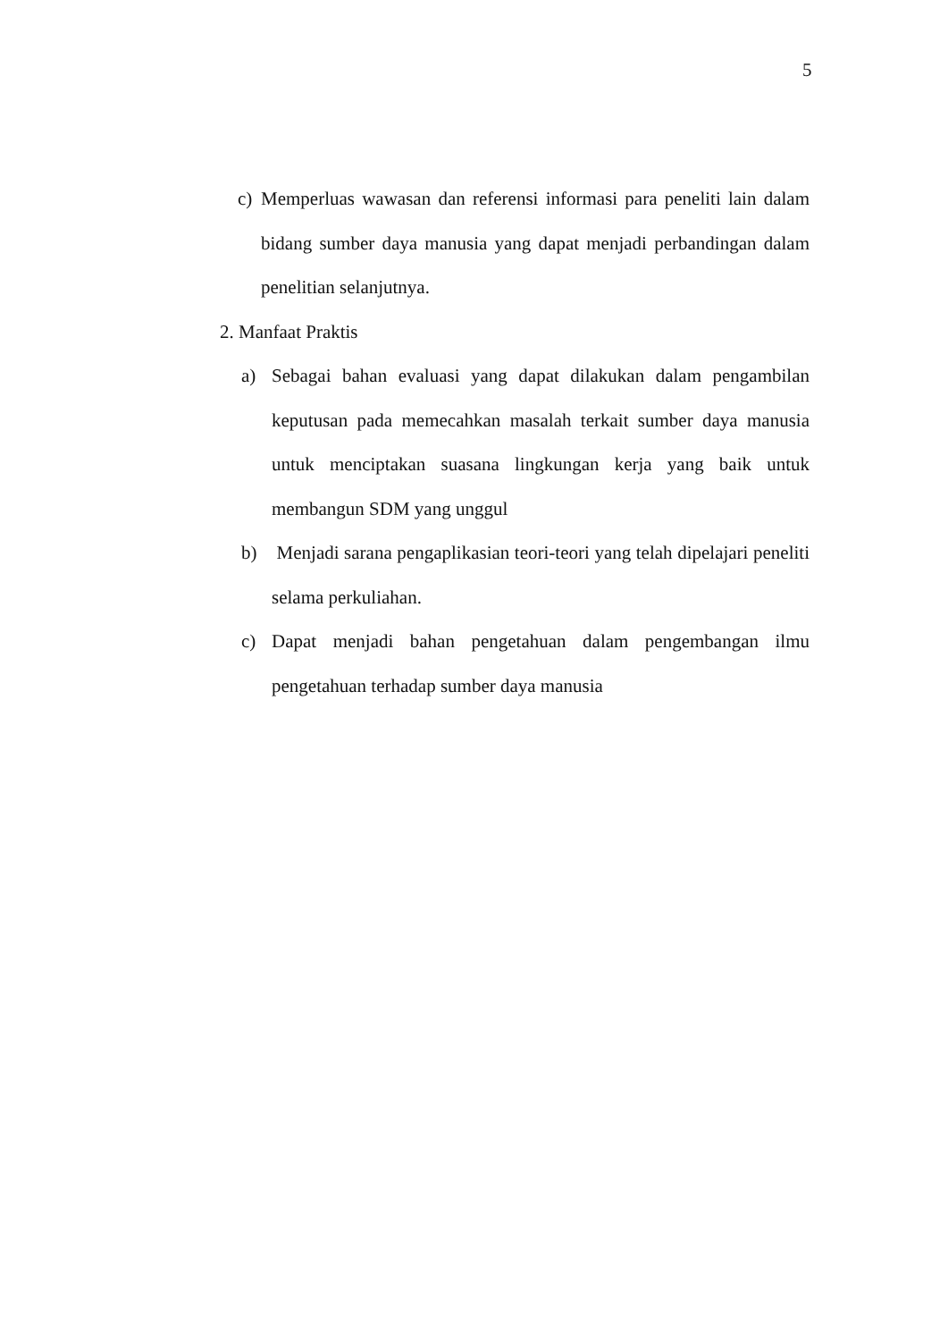5
c) Memperluas wawasan dan referensi informasi para peneliti lain dalam bidang sumber daya manusia yang dapat menjadi perbandingan dalam penelitian selanjutnya.
2. Manfaat Praktis
a) Sebagai bahan evaluasi yang dapat dilakukan dalam pengambilan keputusan pada memecahkan masalah terkait sumber daya manusia untuk menciptakan suasana lingkungan kerja yang baik untuk membangun SDM yang unggul
b) Menjadi sarana pengaplikasian teori-teori yang telah dipelajari peneliti selama perkuliahan.
c) Dapat menjadi bahan pengetahuan dalam pengembangan ilmu pengetahuan terhadap sumber daya manusia